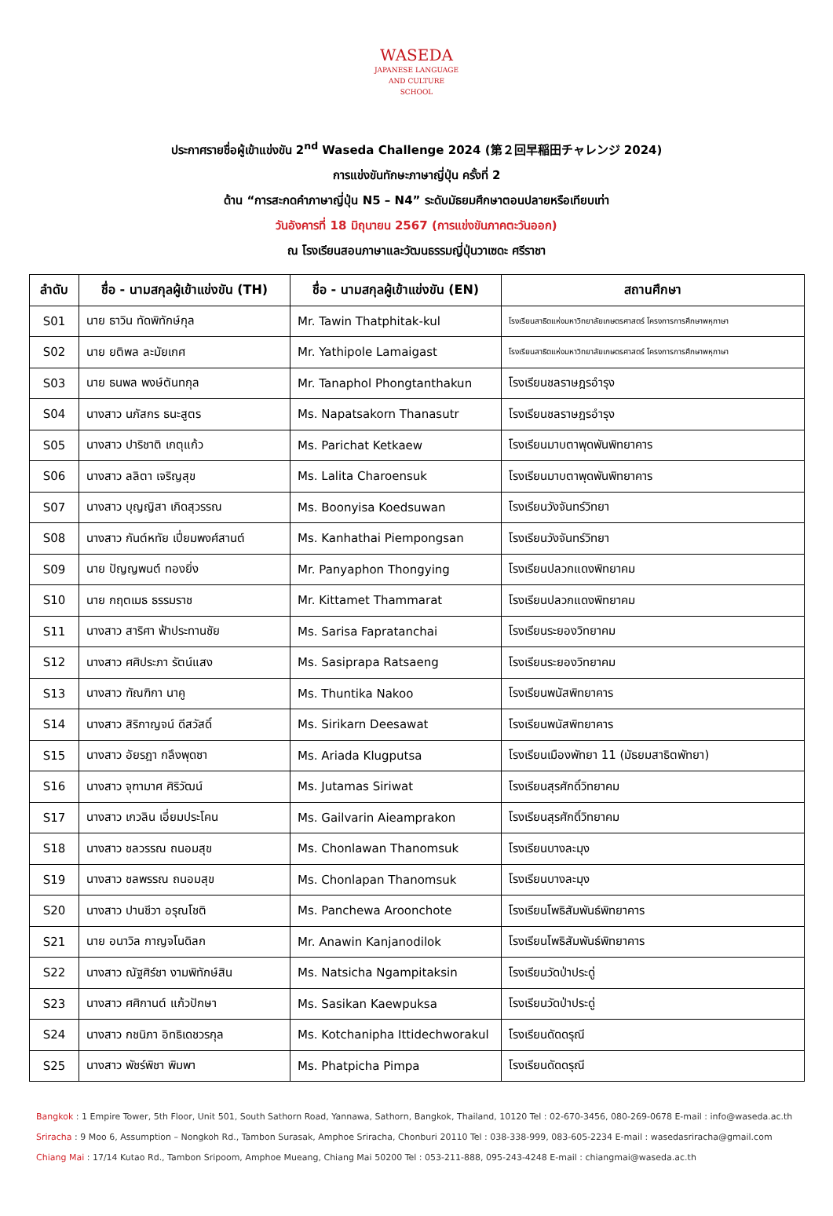WASEDA
JAPANESE LANGUAGE
AND CULTURE
SCHOOL
ประกาศรายชื่อผู้เข้าแข่งขัน 2<sup>nd</sup> Waseda Challenge 2024 (第２回早稲田チャレンジ 2024)
การแข่งขันทักษะภาษาญี่ปุ่น ครั้งที่ 2
ด้าน “การสะกดคำภาษาญี่ปุ่น N5 – N4” ระดับมัธยมศึกษาตอนปลายหรือเทียบเท่า
วันอังคารที่ 18 มิถุนายน 2567 (การแข่งขันภาคตะวันออก)
ณ โรงเรียนสอนภาษาและวัฒนธรรมญี่ปุ่นวาเซดะ ศรีราชา
| ลำดับ | ชื่อ - นามสกุลผู้เข้าแข่งขัน (TH) | ชื่อ - นามสกุลผู้เข้าแข่งขัน (EN) | สถานศึกษา |
| --- | --- | --- | --- |
| S01 | นาย ธาวิน ทัดพิทักษ์กุล | Mr. Tawin Thatphitak-kul | โรงเรียนสาธิตแห่งมหาวิทยาลัยเกษตรศาสตร์ โครงการการศึกษาพหุภาษา |
| S02 | นาย ยติพล ละมัยเกศ | Mr. Yathipole Lamaigast | โรงเรียนสาธิตแห่งมหาวิทยาลัยเกษตรศาสตร์ โครงการการศึกษาพหุภาษา |
| S03 | นาย ธนพล พงษ์ตันทกุล | Mr. Tanaphol Phongtanthakun | โรงเรียนชลราษฎรอำรุง |
| S04 | นางสาว นภัสกร ธนะสูตร | Ms. Napatsakorn Thanasutr | โรงเรียนชลราษฎรอำรุง |
| S05 | นางสาว ปาริชาติ เกตุแก้ว | Ms. Parichat Ketkaew | โรงเรียนมาบตาพุดพันพิทยาคาร |
| S06 | นางสาว ลลิตา เจริญสุข | Ms. Lalita Charoensuk | โรงเรียนมาบตาพุดพันพิทยาคาร |
| S07 | นางสาว บุญญิสา เกิดสุวรรณ | Ms. Boonyisa Koedsuwan | โรงเรียนวังจันทร์วิทยา |
| S08 | นางสาว กันต์หทัย เปี่ยมพงศ์สานต์ | Ms. Kanhathai Piempongsan | โรงเรียนวังจันทร์วิทยา |
| S09 | นาย ปัญญพนต์ ทองยิ่ง | Mr. Panyaphon Thongying | โรงเรียนปลวกแดงพิทยาคม |
| S10 | นาย กฤตเมธ ธรรมราช | Mr. Kittamet Thammarat | โรงเรียนปลวกแดงพิทยาคม |
| S11 | นางสาว สาริศา ฟ้าประทานชัย | Ms. Sarisa Fapratanchai | โรงเรียนระยองวิทยาคม |
| S12 | นางสาว ศศิประภา รัตน์แสง | Ms. Sasiprapa Ratsaeng | โรงเรียนระยองวิทยาคม |
| S13 | นางสาว ฑัณฑิกา นาคู | Ms. Thuntika Nakoo | โรงเรียนพนัสพิทยาคาร |
| S14 | นางสาว สิริกาญจน์ ดีสวัสดิ์ | Ms. Sirikarn Deesawat | โรงเรียนพนัสพิทยาคาร |
| S15 | นางสาว อัยรฎา กลึงพุดซา | Ms. Ariada Klugputsa | โรงเรียนเมืองพัทยา 11 (มัธยมสาธิตพัทยา) |
| S16 | นางสาว จุฑามาศ ศิริวัฒน์ | Ms. Jutamas Siriwat | โรงเรียนสุรศักดิ์วิทยาคม |
| S17 | นางสาว เกวลิน เอี่ยมประโคน | Ms. Gailvarin Aieamprakon | โรงเรียนสุรศักดิ์วิทยาคม |
| S18 | นางสาว ชลวรรณ ถนอมสุข | Ms. Chonlawan Thanomsuk | โรงเรียนบางละมุง |
| S19 | นางสาว ชลพรรณ ถนอมสุข | Ms. Chonlapan Thanomsuk | โรงเรียนบางละมุง |
| S20 | นางสาว ปานชีวา อรุณโชติ | Ms. Panchewa Aroonchote | โรงเรียนโพธิสัมพันธ์พิทยาคาร |
| S21 | นาย อนาวิล กาญจโนดิลก | Mr. Anawin Kanjanodilok | โรงเรียนโพธิสัมพันธ์พิทยาคาร |
| S22 | นางสาว ณัฐศิร์ชา งามพิทักษ์สิน | Ms. Natsicha Ngampitaksin | โรงเรียนวัดป่าประดู่ |
| S23 | นางสาว ศศิกานต์ แก้วปักษา | Ms. Sasikan Kaewpuksa | โรงเรียนวัดป่าประดู่ |
| S24 | นางสาว กชนิภา อิทธิเดชวรกุล | Ms. Kotchanipha Ittidechworakul | โรงเรียนดัดดรุณี |
| S25 | นางสาว พัชร์พิชา พิมพา | Ms. Phatpicha Pimpa | โรงเรียนดัดดรุณี |
Bangkok : 1 Empire Tower, 5th Floor, Unit 501, South Sathorn Road, Yannawa, Sathorn, Bangkok, Thailand, 10120 Tel : 02-670-3456, 080-269-0678 E-mail : info@waseda.ac.th
Sriracha : 9 Moo 6, Assumption – Nongkoh Rd., Tambon Surasak, Amphoe Sriracha, Chonburi 20110 Tel : 038-338-999, 083-605-2234 E-mail : wasedasriracha@gmail.com
Chiang Mai : 17/14 Kutao Rd., Tambon Sripoom, Amphoe Mueang, Chiang Mai 50200 Tel : 053-211-888, 095-243-4248 E-mail : chiangmai@waseda.ac.th